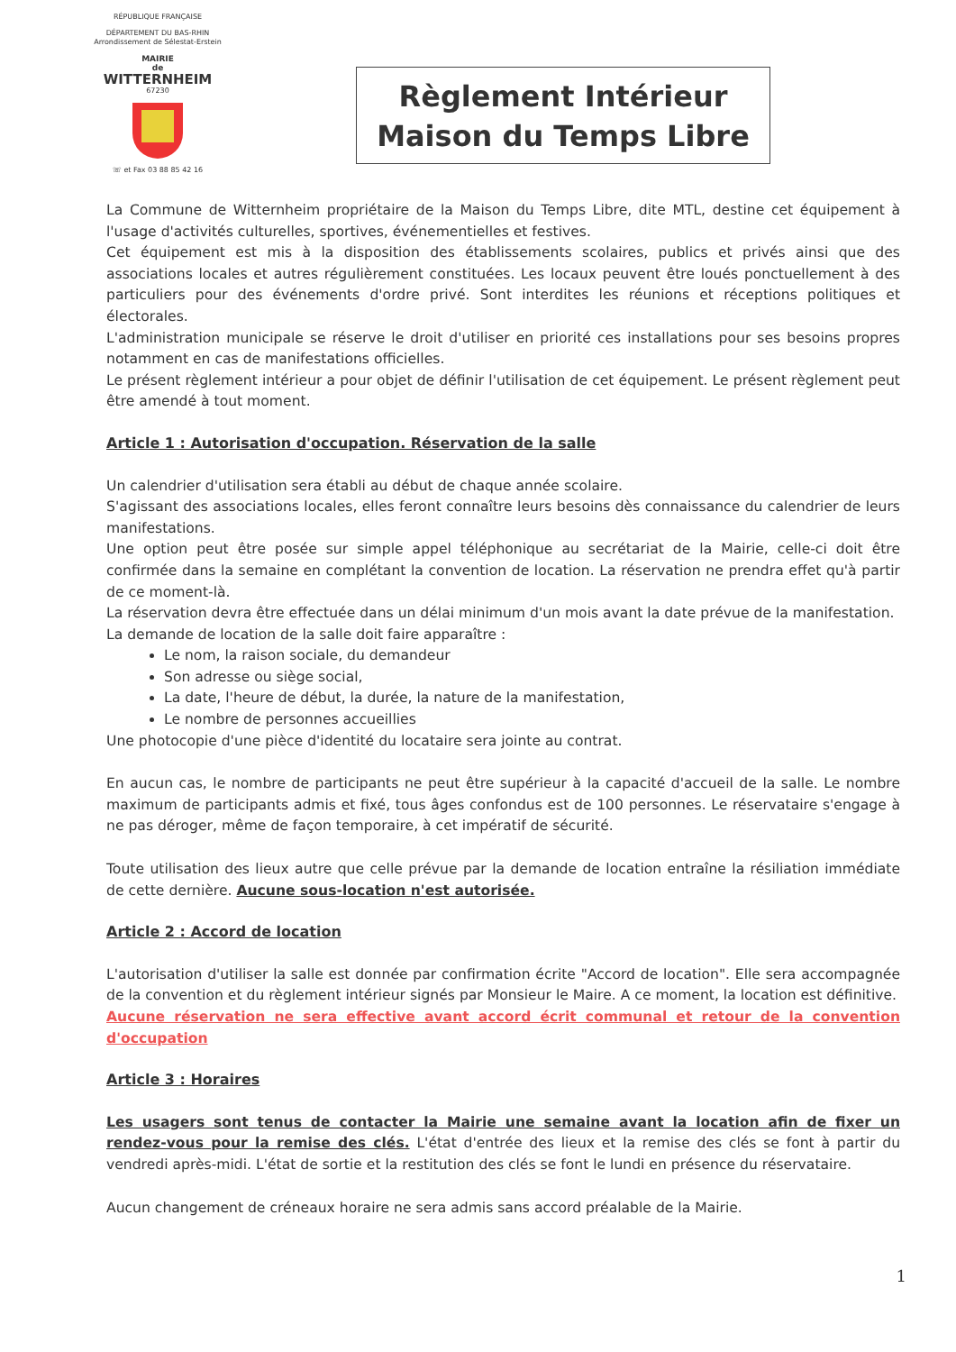RÉPUBLIQUE FRANÇAISE
DÉPARTEMENT DU BAS-RHIN
Arrondissement de Sélestat-Erstein
MAIRIE
de
WITTERNHEIM
67230
☏ et Fax 03 88 85 42 16
Règlement Intérieur
Maison du Temps Libre
La Commune de Witternheim propriétaire de la Maison du Temps Libre, dite MTL, destine cet équipement à l'usage d'activités culturelles, sportives, événementielles et festives.
Cet équipement est mis à la disposition des établissements scolaires, publics et privés ainsi que des associations locales et autres régulièrement constituées. Les locaux peuvent être loués ponctuellement à des particuliers pour des événements d'ordre privé. Sont interdites les réunions et réceptions politiques et électorales.
L'administration municipale se réserve le droit d'utiliser en priorité ces installations pour ses besoins propres notamment en cas de manifestations officielles.
Le présent règlement intérieur a pour objet de définir l'utilisation de cet équipement. Le présent règlement peut être amendé à tout moment.
Article 1 : Autorisation d'occupation. Réservation de la salle
Un calendrier d'utilisation sera établi au début de chaque année scolaire.
S'agissant des associations locales, elles feront connaître leurs besoins dès connaissance du calendrier de leurs manifestations.
Une option peut être posée sur simple appel téléphonique au secrétariat de la Mairie, celle-ci doit être confirmée dans la semaine en complétant la convention de location. La réservation ne prendra effet qu'à partir de ce moment-là.
La réservation devra être effectuée dans un délai minimum d'un mois avant la date prévue de la manifestation.
La demande de location de la salle doit faire apparaître :
Le nom, la raison sociale, du demandeur
Son adresse ou siège social,
La date, l'heure de début, la durée, la nature de la manifestation,
Le nombre de personnes accueillies
Une photocopie d'une pièce d'identité du locataire sera jointe au contrat.
En aucun cas, le nombre de participants ne peut être supérieur à la capacité d'accueil de la salle. Le nombre maximum de participants admis et fixé, tous âges confondus est de 100 personnes. Le réservataire s'engage à ne pas déroger, même de façon temporaire, à cet impératif de sécurité.
Toute utilisation des lieux autre que celle prévue par la demande de location entraîne la résiliation immédiate de cette dernière. Aucune sous-location n'est autorisée.
Article 2 : Accord de location
L'autorisation d'utiliser la salle est donnée par confirmation écrite "Accord de location". Elle sera accompagnée de la convention et du règlement intérieur signés par Monsieur le Maire. A ce moment, la location est définitive.
Aucune réservation ne sera effective avant accord écrit communal et retour de la convention d'occupation
Article 3 : Horaires
Les usagers sont tenus de contacter la Mairie une semaine avant la location afin de fixer un rendez-vous pour la remise des clés. L'état d'entrée des lieux et la remise des clés se font à partir du vendredi après-midi. L'état de sortie et la restitution des clés se font le lundi en présence du réservataire.
Aucun changement de créneaux horaire ne sera admis sans accord préalable de la Mairie.
1